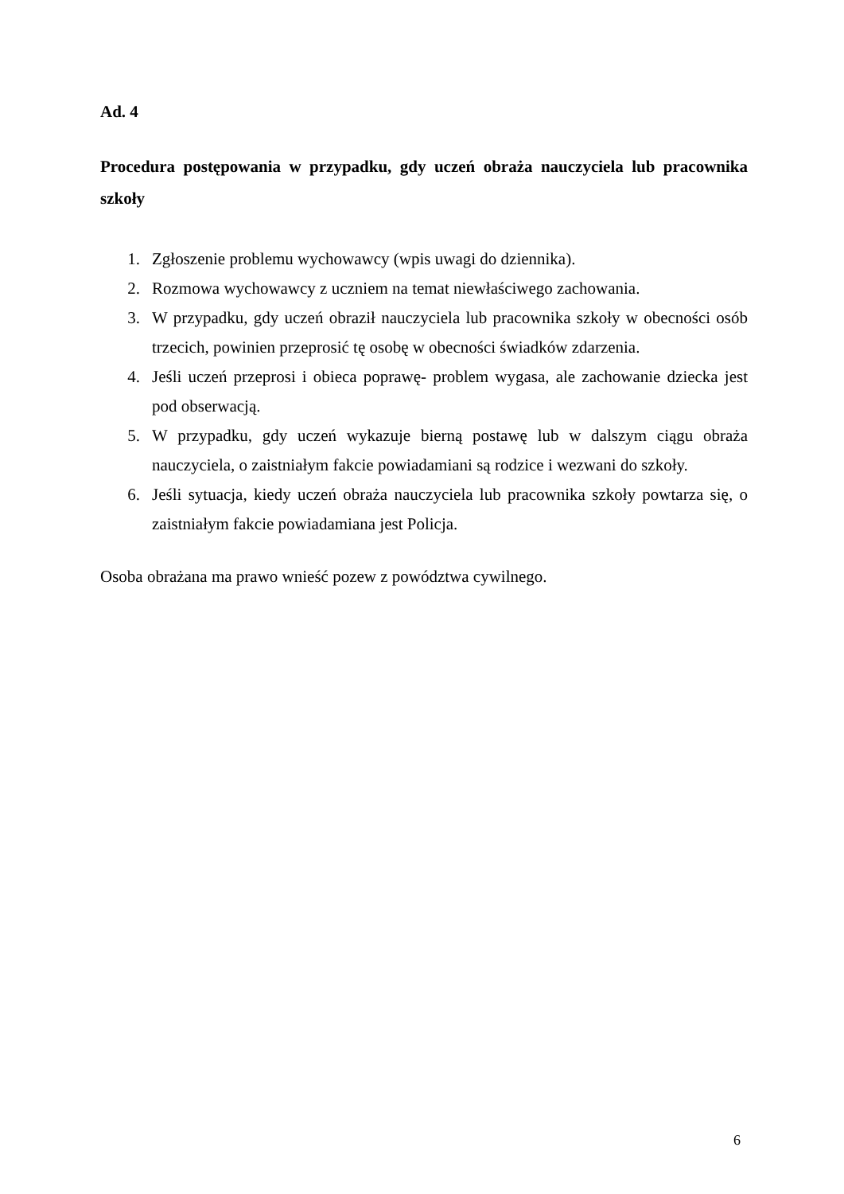Ad. 4
Procedura postępowania w przypadku, gdy uczeń obraża nauczyciela lub pracownika szkoły
1. Zgłoszenie problemu wychowawcy (wpis uwagi do dziennika).
2. Rozmowa wychowawcy z uczniem na temat niewłaściwego zachowania.
3. W przypadku, gdy uczeń obraził nauczyciela lub pracownika szkoły w obecności osób trzecich, powinien przeprosić tę osobę w obecności świadków zdarzenia.
4. Jeśli uczeń przeprosi i obieca poprawę- problem wygasa, ale zachowanie dziecka jest pod obserwacją.
5. W przypadku, gdy uczeń wykazuje bierną postawę lub w dalszym ciągu obraża nauczyciela, o zaistniałym fakcie powiadamiani są rodzice i wezwani do szkoły.
6. Jeśli sytuacja, kiedy uczeń obraża nauczyciela lub pracownika szkoły powtarza się, o zaistniałym fakcie powiadamiana jest Policja.
Osoba obrażana ma prawo wnieść pozew z powództwa cywilnego.
6